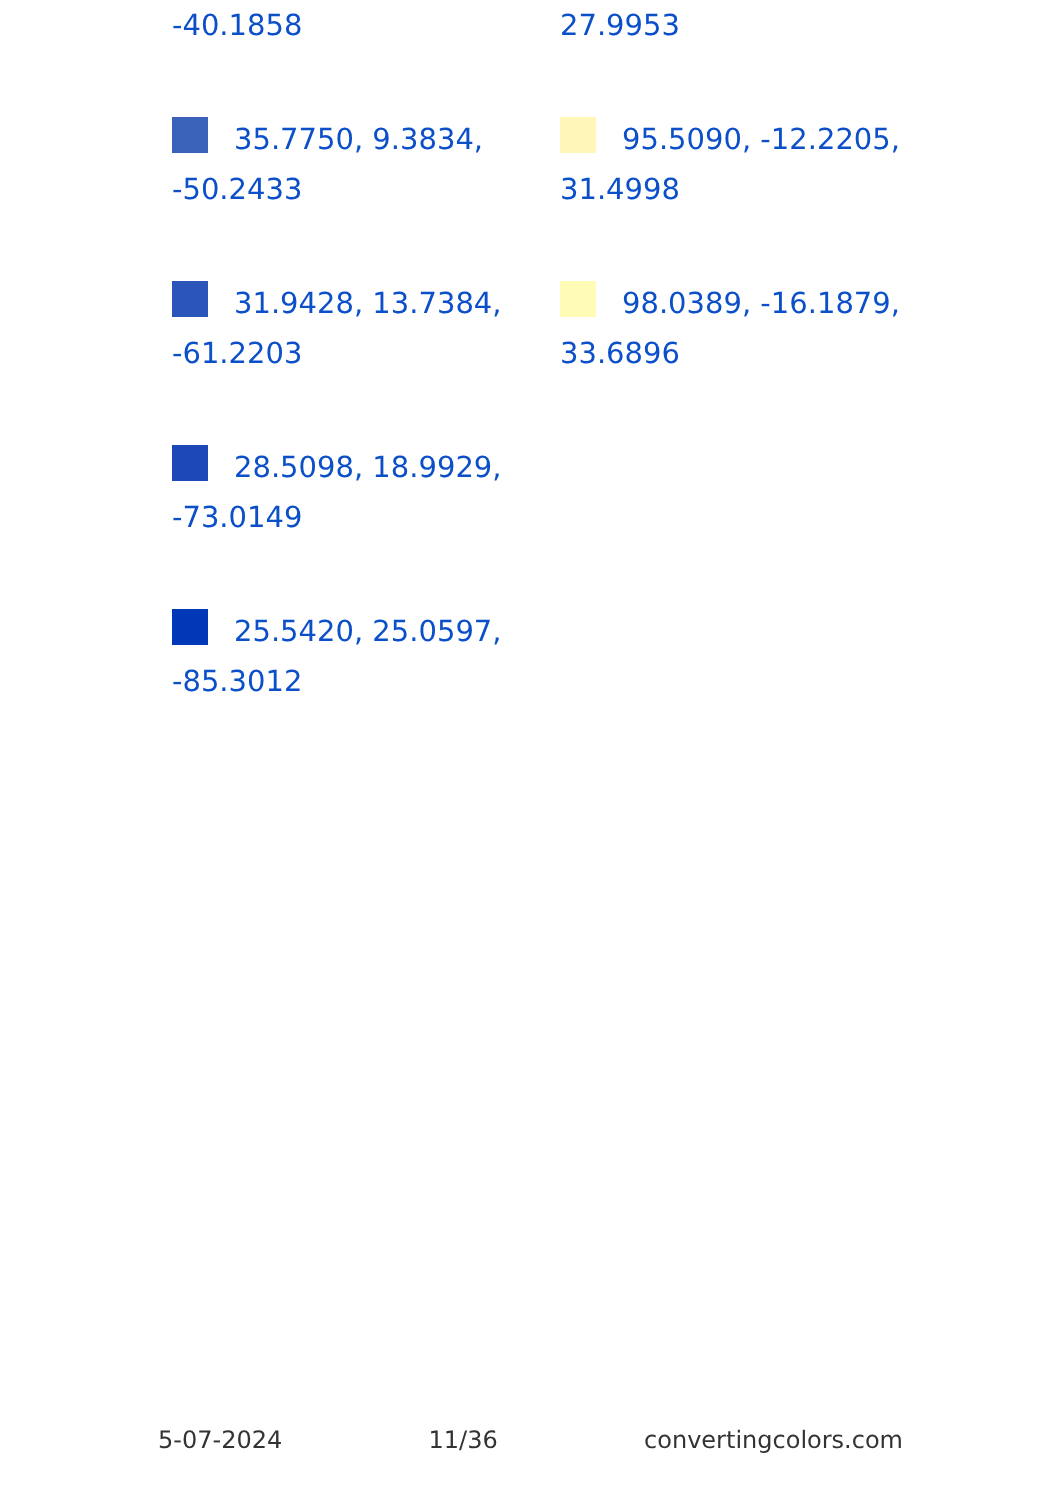-40.1858
35.7750, 9.3834, -50.2433
31.9428, 13.7384, -61.2203
28.5098, 18.9929, -73.0149
25.5420, 25.0597, -85.3012
27.9953
95.5090, -12.2205, 31.4998
98.0389, -16.1879, 33.6896
5-07-2024 11/36 convertingcolors.com